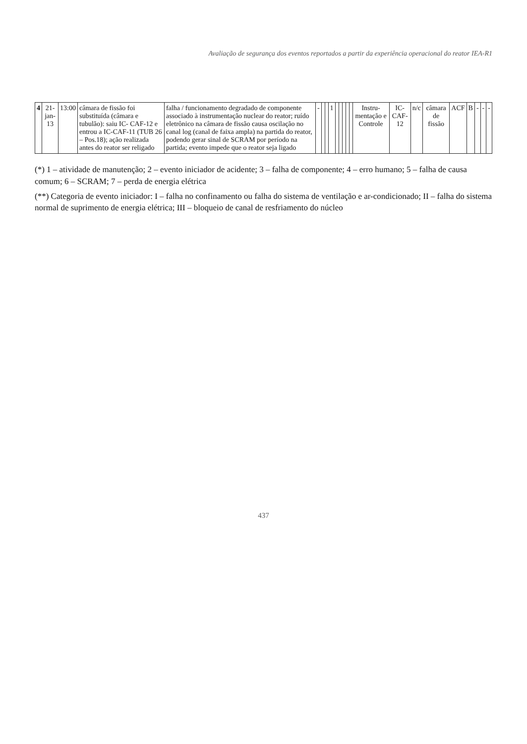Avaliação de segurança dos eventos reportados a partir da experiência operacional do reator IEA-R1
| 4 | 21-jan-13 | 13:00 | câmara de fissão foi substituída (câmara e tubulão): saiu IC- CAF-12 e entrou a IC-CAF-11 (TUB 26 – Pos.18); ação realizada antes do reator ser religado | falha / funcionamento degradado de componente associado à instrumentação nuclear do reator; ruído eletrônico na câmara de fissão causa oscilação no canal log (canal de faixa ampla) na partida do reator, podendo gerar sinal de SCRAM por período na partida; evento impede que o reator seja ligado | - | | | 1 | | | | | | Instru-mentação e Controle | IC-CAF-12 | n/c | câmara de fissão | ACF | B | - | - | - |
(*) 1 – atividade de manutenção; 2 – evento iniciador de acidente; 3 – falha de componente; 4 – erro humano; 5 – falha de causa comum; 6 – SCRAM; 7 – perda de energia elétrica
(**) Categoria de evento iniciador: I – falha no confinamento ou falha do sistema de ventilação e ar-condicionado; II – falha do sistema normal de suprimento de energia elétrica; III – bloqueio de canal de resfriamento do núcleo
437